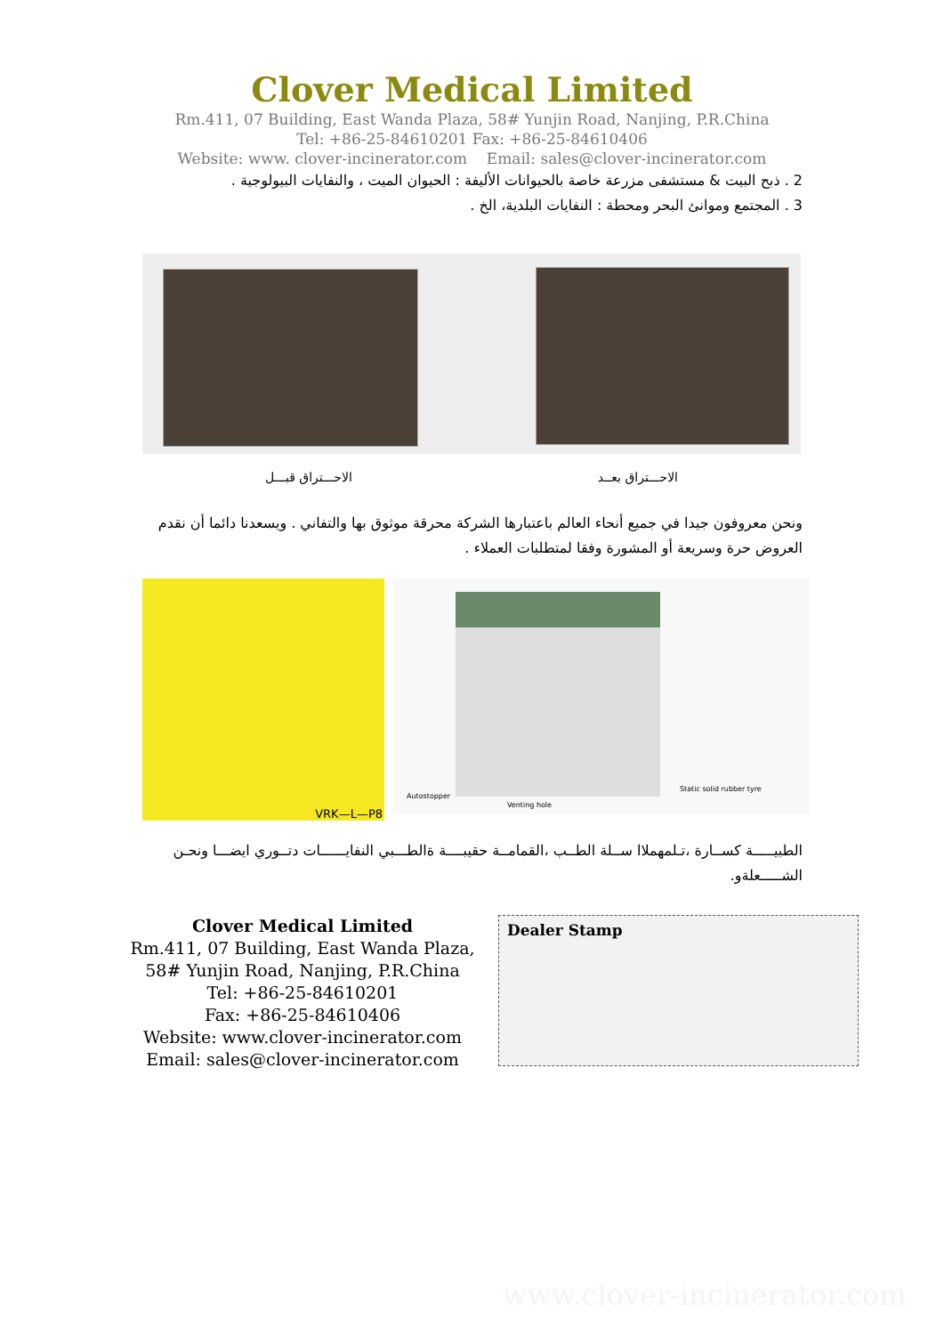Clover Medical Limited
Rm.411, 07 Building, East Wanda Plaza, 58# Yunjin Road, Nanjing, P.R.China
Tel: +86-25-84610201 Fax: +86-25-84610406
Website: www. clover-incinerator.com Email: sales@clover-incinerator.com
2 . ذبح البيت & مستشفى مزرعة خاصة بالحيوانات الأليفة : الحيوان الميت ، والنفايات البيولوجية .
3 . المجتمع وموانئ البحر ومحطة : النفايات البلدية، الخ .
الاحـــتراق قبـــل الاحـــتراق بعــد
ونحن معروفون جيدا في جميع أنحاء العالم باعتبارها الشركة محرقة موثوق بها والتفاني . ويسعدنا دائما أن نقدم العروض حرة وسريعة أو المشورة وفقا لمتطلبات العملاء .
VRK—L—P8
Autostopper
Venting hole
Static solid rubber tyre
الطبيـــــة كســارة ،تـلمهملاا ســلة الطــب ،القمامــة حقيبــــة ةالطـــبي النفايــــــات دتــوري ايضـــا ونحـن الشـــــعلةو.
Clover Medical Limited
Rm.411, 07 Building, East Wanda Plaza, 58# Yunjin Road, Nanjing, P.R.China
Tel: +86-25-84610201
Fax: +86-25-84610406
Website: www.clover-incinerator.com
Email: sales@clover-incinerator.com
Dealer Stamp
www.clover-incinerator.com